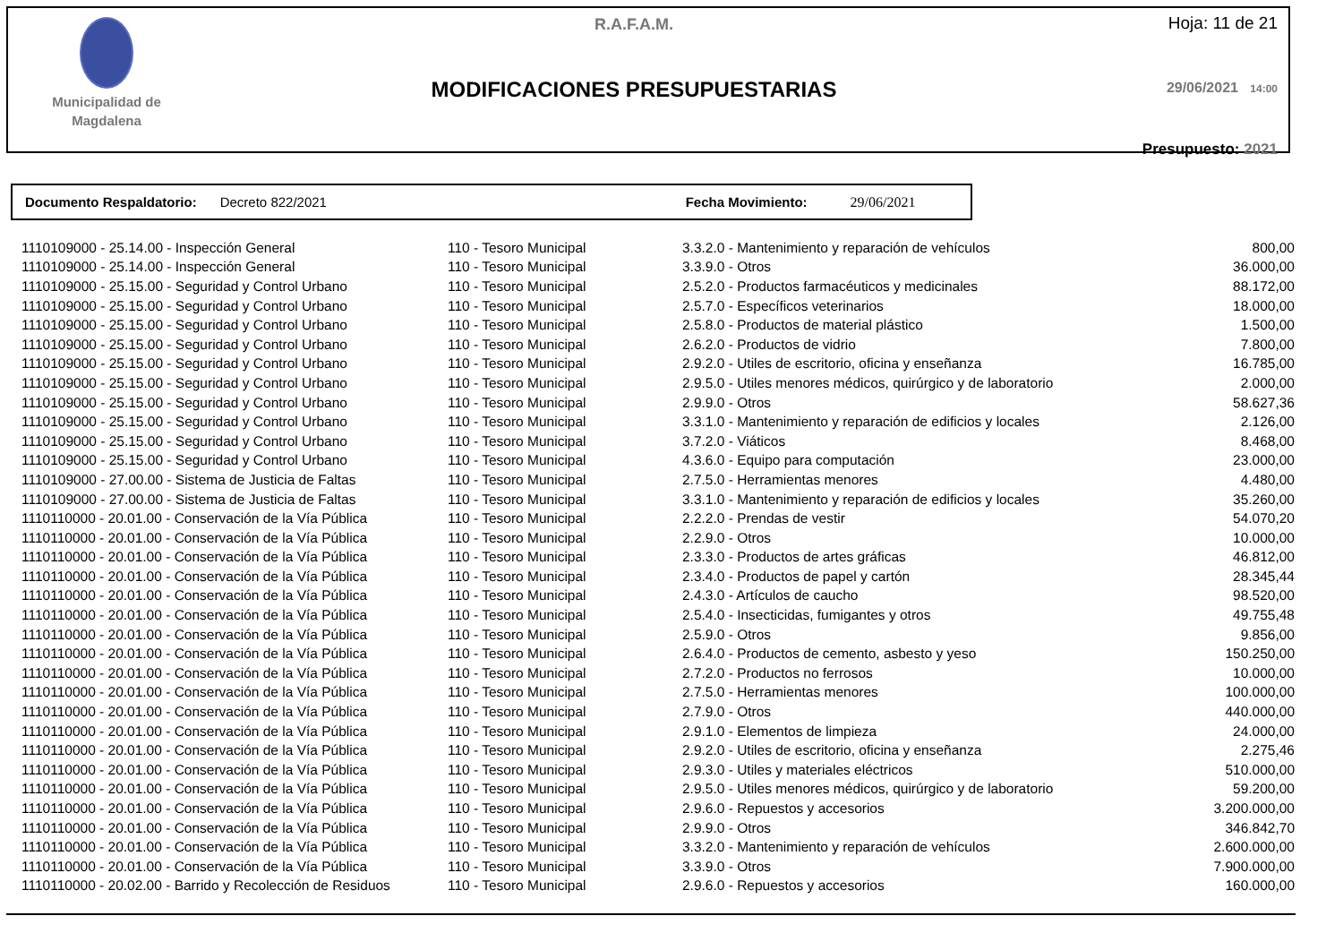Municipalidad de
Magdalena
R.A.F.A.M.
MODIFICACIONES PRESUPUESTARIAS
Hoja: 11 de 21
29/06/2021 14:00
Presupuesto: 2021
Documento Respaldatorio: Decreto 822/2021 Fecha Movimiento: 29/06/2021
| 1110109000 - 25.14.00 - Inspección General | 110 - Tesoro Municipal | 3.3.2.0 - Mantenimiento y reparación de vehículos | 800,00 |
| 1110109000 - 25.14.00 - Inspección General | 110 - Tesoro Municipal | 3.3.9.0 - Otros | 36.000,00 |
| 1110109000 - 25.15.00 - Seguridad y Control Urbano | 110 - Tesoro Municipal | 2.5.2.0 - Productos farmacéuticos y medicinales | 88.172,00 |
| 1110109000 - 25.15.00 - Seguridad y Control Urbano | 110 - Tesoro Municipal | 2.5.7.0 - Específicos veterinarios | 18.000,00 |
| 1110109000 - 25.15.00 - Seguridad y Control Urbano | 110 - Tesoro Municipal | 2.5.8.0 - Productos de material plástico | 1.500,00 |
| 1110109000 - 25.15.00 - Seguridad y Control Urbano | 110 - Tesoro Municipal | 2.6.2.0 - Productos de vidrio | 7.800,00 |
| 1110109000 - 25.15.00 - Seguridad y Control Urbano | 110 - Tesoro Municipal | 2.9.2.0 - Utiles de escritorio, oficina y enseñanza | 16.785,00 |
| 1110109000 - 25.15.00 - Seguridad y Control Urbano | 110 - Tesoro Municipal | 2.9.5.0 - Utiles menores médicos, quirúrgico y de laboratorio | 2.000,00 |
| 1110109000 - 25.15.00 - Seguridad y Control Urbano | 110 - Tesoro Municipal | 2.9.9.0 - Otros | 58.627,36 |
| 1110109000 - 25.15.00 - Seguridad y Control Urbano | 110 - Tesoro Municipal | 3.3.1.0 - Mantenimiento y reparación de edificios y locales | 2.126,00 |
| 1110109000 - 25.15.00 - Seguridad y Control Urbano | 110 - Tesoro Municipal | 3.7.2.0 - Viáticos | 8.468,00 |
| 1110109000 - 25.15.00 - Seguridad y Control Urbano | 110 - Tesoro Municipal | 4.3.6.0 - Equipo para computación | 23.000,00 |
| 1110109000 - 27.00.00 - Sistema de Justicia de Faltas | 110 - Tesoro Municipal | 2.7.5.0 - Herramientas menores | 4.480,00 |
| 1110109000 - 27.00.00 - Sistema de Justicia de Faltas | 110 - Tesoro Municipal | 3.3.1.0 - Mantenimiento y reparación de edificios y locales | 35.260,00 |
| 1110110000 - 20.01.00 - Conservación de la Vía Pública | 110 - Tesoro Municipal | 2.2.2.0 - Prendas de vestir | 54.070,20 |
| 1110110000 - 20.01.00 - Conservación de la Vía Pública | 110 - Tesoro Municipal | 2.2.9.0 - Otros | 10.000,00 |
| 1110110000 - 20.01.00 - Conservación de la Vía Pública | 110 - Tesoro Municipal | 2.3.3.0 - Productos de artes gráficas | 46.812,00 |
| 1110110000 - 20.01.00 - Conservación de la Vía Pública | 110 - Tesoro Municipal | 2.3.4.0 - Productos de papel y cartón | 28.345,44 |
| 1110110000 - 20.01.00 - Conservación de la Vía Pública | 110 - Tesoro Municipal | 2.4.3.0 - Artículos de caucho | 98.520,00 |
| 1110110000 - 20.01.00 - Conservación de la Vía Pública | 110 - Tesoro Municipal | 2.5.4.0 - Insecticidas, fumigantes y otros | 49.755,48 |
| 1110110000 - 20.01.00 - Conservación de la Vía Pública | 110 - Tesoro Municipal | 2.5.9.0 - Otros | 9.856,00 |
| 1110110000 - 20.01.00 - Conservación de la Vía Pública | 110 - Tesoro Municipal | 2.6.4.0 - Productos de cemento, asbesto y yeso | 150.250,00 |
| 1110110000 - 20.01.00 - Conservación de la Vía Pública | 110 - Tesoro Municipal | 2.7.2.0 - Productos no ferrosos | 10.000,00 |
| 1110110000 - 20.01.00 - Conservación de la Vía Pública | 110 - Tesoro Municipal | 2.7.5.0 - Herramientas menores | 100.000,00 |
| 1110110000 - 20.01.00 - Conservación de la Vía Pública | 110 - Tesoro Municipal | 2.7.9.0 - Otros | 440.000,00 |
| 1110110000 - 20.01.00 - Conservación de la Vía Pública | 110 - Tesoro Municipal | 2.9.1.0 - Elementos de limpieza | 24.000,00 |
| 1110110000 - 20.01.00 - Conservación de la Vía Pública | 110 - Tesoro Municipal | 2.9.2.0 - Utiles de escritorio, oficina y enseñanza | 2.275,46 |
| 1110110000 - 20.01.00 - Conservación de la Vía Pública | 110 - Tesoro Municipal | 2.9.3.0 - Utiles y materiales eléctricos | 510.000,00 |
| 1110110000 - 20.01.00 - Conservación de la Vía Pública | 110 - Tesoro Municipal | 2.9.5.0 - Utiles menores médicos, quirúrgico y de laboratorio | 59.200,00 |
| 1110110000 - 20.01.00 - Conservación de la Vía Pública | 110 - Tesoro Municipal | 2.9.6.0 - Repuestos y accesorios | 3.200.000,00 |
| 1110110000 - 20.01.00 - Conservación de la Vía Pública | 110 - Tesoro Municipal | 2.9.9.0 - Otros | 346.842,70 |
| 1110110000 - 20.01.00 - Conservación de la Vía Pública | 110 - Tesoro Municipal | 3.3.2.0 - Mantenimiento y reparación de vehículos | 2.600.000,00 |
| 1110110000 - 20.01.00 - Conservación de la Vía Pública | 110 - Tesoro Municipal | 3.3.9.0 - Otros | 7.900.000,00 |
| 1110110000 - 20.02.00 - Barrido y Recolección de Residuos | 110 - Tesoro Municipal | 2.9.6.0 - Repuestos y accesorios | 160.000,00 |